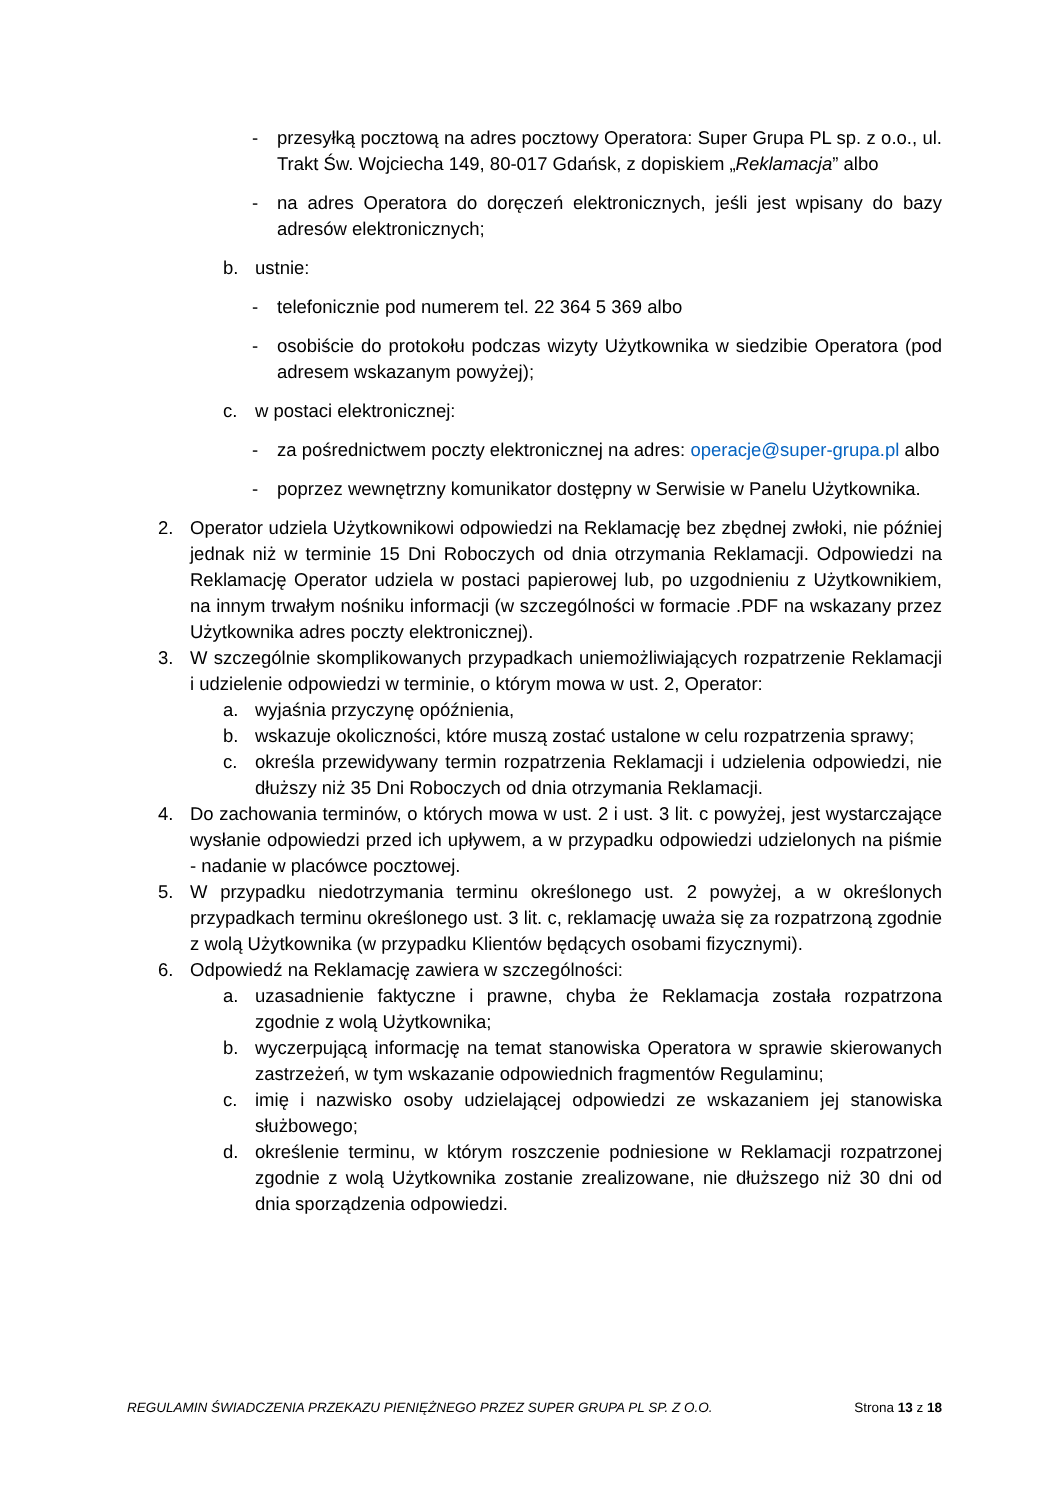- przesyłką pocztową na adres pocztowy Operatora: Super Grupa PL sp. z o.o., ul. Trakt Św. Wojciecha 149, 80-017 Gdańsk, z dopiskiem „Reklamacja” albo
- na adres Operatora do doręczeń elektronicznych, jeśli jest wpisany do bazy adresów elektronicznych;
b. ustnie:
- telefonicznie pod numerem tel. 22 364 5 369 albo
- osobiście do protokołu podczas wizyty Użytkownika w siedzibie Operatora (pod adresem wskazanym powyżej);
c. w postaci elektronicznej:
- za pośrednictwem poczty elektronicznej na adres: operacje@super-grupa.pl albo
- poprzez wewnętrzny komunikator dostępny w Serwisie w Panelu Użytkownika.
2. Operator udziela Użytkownikowi odpowiedzi na Reklamację bez zbędnej zwłoki, nie później jednak niż w terminie 15 Dni Roboczych od dnia otrzymania Reklamacji. Odpowiedzi na Reklamację Operator udziela w postaci papierowej lub, po uzgodnieniu z Użytkownikiem, na innym trwałym nośniku informacji (w szczególności w formacie .PDF na wskazany przez Użytkownika adres poczty elektronicznej).
3. W szczególnie skomplikowanych przypadkach uniemożliwiających rozpatrzenie Reklamacji i udzielenie odpowiedzi w terminie, o którym mowa w ust. 2, Operator:
a. wyjaśnia przyczynę opóźnienia,
b. wskazuje okoliczności, które muszą zostać ustalone w celu rozpatrzenia sprawy;
c. określa przewidywany termin rozpatrzenia Reklamacji i udzielenia odpowiedzi, nie dłuższy niż 35 Dni Roboczych od dnia otrzymania Reklamacji.
4. Do zachowania terminów, o których mowa w ust. 2 i ust. 3 lit. c powyżej, jest wystarczające wysłanie odpowiedzi przed ich upływem, a w przypadku odpowiedzi udzielonych na piśmie - nadanie w placówce pocztowej.
5. W przypadku niedotrzymania terminu określonego ust. 2 powyżej, a w określonych przypadkach terminu określonego ust. 3 lit. c, reklamację uważa się za rozpatrzoną zgodnie z wolą Użytkownika (w przypadku Klientów będących osobami fizycznymi).
6. Odpowiedź na Reklamację zawiera w szczególności:
a. uzasadnienie faktyczne i prawne, chyba że Reklamacja została rozpatrzona zgodnie z wolą Użytkownika;
b. wyczerpującą informację na temat stanowiska Operatora w sprawie skierowanych zastrzeżeń, w tym wskazanie odpowiednich fragmentów Regulaminu;
c. imię i nazwisko osoby udzielającej odpowiedzi ze wskazaniem jej stanowiska służbowego;
d. określenie terminu, w którym roszczenie podniesione w Reklamacji rozpatrzonej zgodnie z wolą Użytkownika zostanie zrealizowane, nie dłuższego niż 30 dni od dnia sporządzenia odpowiedzi.
REGULAMIN ŚWIADCZENIA PRZEKAZU PIENIĘŻNEGO PRZEZ SUPER GRUPA PL SP. Z O.O. Strona 13 z 18